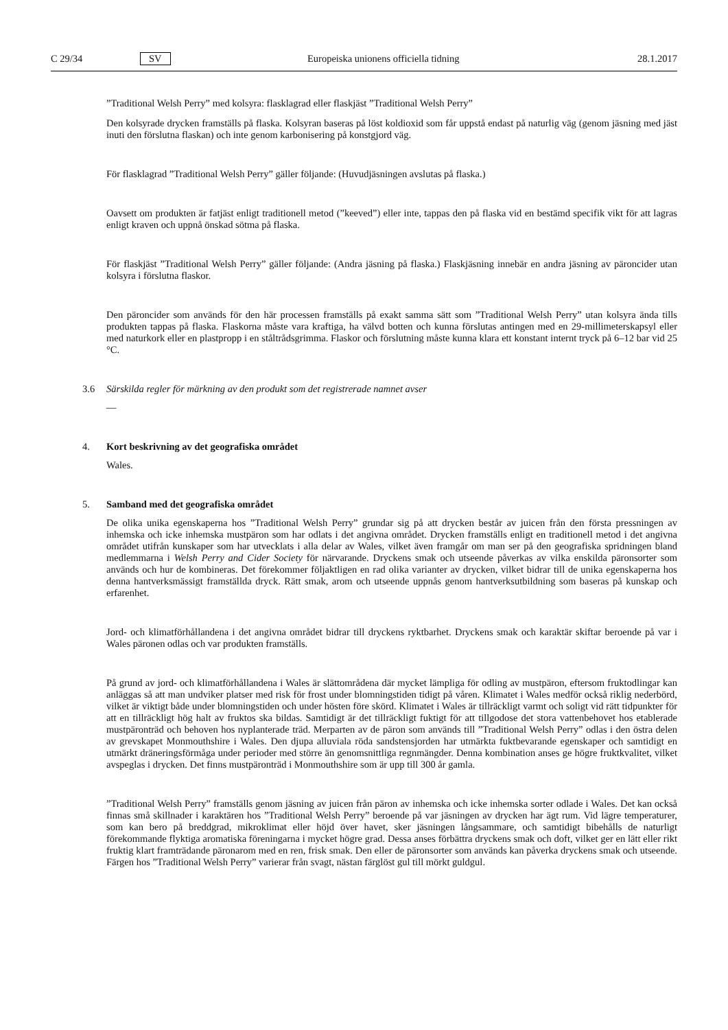C 29/34 SV Europeiska unionens officiella tidning 28.1.2017
”Traditional Welsh Perry” med kolsyra: flasklagrad eller flaskjäst ”Traditional Welsh Perry”
Den kolsyrade drycken framställs på flaska. Kolsyran baseras på löst koldioxid som får uppstå endast på naturlig väg (genom jäsning med jäst inuti den förslutna flaskan) och inte genom karbonisering på konstgjord väg.
För flasklagrad ”Traditional Welsh Perry” gäller följande: (Huvudjäsningen avslutas på flaska.)
Oavsett om produkten är fatjäst enligt traditionell metod (”keeved”) eller inte, tappas den på flaska vid en bestämd specifik vikt för att lagras enligt kraven och uppnå önskad sötma på flaska.
För flaskjäst ”Traditional Welsh Perry” gäller följande: (Andra jäsning på flaska.) Flaskjäsning innebär en andra jäsning av päroncider utan kolsyra i förslutna flaskor.
Den päroncider som används för den här processen framställs på exakt samma sätt som ”Traditional Welsh Perry” utan kolsyra ända tills produkten tappas på flaska. Flaskorna måste vara kraftiga, ha välvd botten och kunna förslutas antingen med en 29-millimeterskapsyl eller med naturkork eller en plastpropp i en ståltrådsgrimma. Flaskor och förslutning måste kunna klara ett konstant internt tryck på 6–12 bar vid 25 °C.
3.6 Särskilda regler för märkning av den produkt som det registrerade namnet avser
—
4. Kort beskrivning av det geografiska området
Wales.
5. Samband med det geografiska området
De olika unika egenskaperna hos ”Traditional Welsh Perry” grundar sig på att drycken består av juicen från den första pressningen av inhemska och icke inhemska mustpäron som har odlats i det angivna området. Drycken framställs enligt en traditionell metod i det angivna området utifrån kunskaper som har utvecklats i alla delar av Wales, vilket även framgår om man ser på den geografiska spridningen bland medlemmarna i Welsh Perry and Cider Society för närvarande. Dryckens smak och utseende påverkas av vilka enskilda päronsorter som används och hur de kombineras. Det förekommer följaktligen en rad olika varianter av drycken, vilket bidrar till de unika egenskaperna hos denna hantverksmässigt framställda dryck. Rätt smak, arom och utseende uppnås genom hantverksutbildning som baseras på kunskap och erfarenhet.
Jord- och klimatförhållandena i det angivna området bidrar till dryckens ryktbarhet. Dryckens smak och karaktär skiftar beroende på var i Wales päronen odlas och var produkten framställs.
På grund av jord- och klimatförhållandena i Wales är slättområdena där mycket lämpliga för odling av mustpäron, eftersom fruktodlingar kan anläggas så att man undviker platser med risk för frost under blomningstiden tidigt på våren. Klimatet i Wales medför också riklig nederbörd, vilket är viktigt både under blomningstiden och under hösten före skörd. Klimatet i Wales är tillräckligt varmt och soligt vid rätt tidpunkter för att en tillräckligt hög halt av fruktos ska bildas. Samtidigt är det tillräckligt fuktigt för att tillgodose det stora vattenbehovet hos etablerade mustpäronträd och behoven hos nyplanterade träd. Merparten av de päron som används till ”Traditional Welsh Perry” odlas i den östra delen av grevskapet Monmouthshire i Wales. Den djupa alluviala röda sandstensjorden har utmärkta fuktbevarande egenskaper och samtidigt en utmärkt dräneringsförmåga under perioder med större än genomsnittliga regnmängder. Denna kombination anses ge högre fruktkvalitet, vilket avspeglas i drycken. Det finns mustpäronträd i Monmouthshire som är upp till 300 år gamla.
”Traditional Welsh Perry” framställs genom jäsning av juicen från päron av inhemska och icke inhemska sorter odlade i Wales. Det kan också finnas små skillnader i karaktären hos ”Traditional Welsh Perry” beroende på var jäsningen av drycken har ägt rum. Vid lägre temperaturer, som kan bero på breddgrad, mikroklimat eller höjd över havet, sker jäsningen långsammare, och samtidigt bibehålls de naturligt förekommande flyktiga aromatiska föreningarna i mycket högre grad. Dessa anses förbättra dryckens smak och doft, vilket ger en lätt eller rikt fruktig klart framträdande päronarom med en ren, frisk smak. Den eller de päronsorter som används kan påverka dryckens smak och utseende. Färgen hos ”Traditional Welsh Perry” varierar från svagt, nästan färglöst gul till mörkt guldgul.